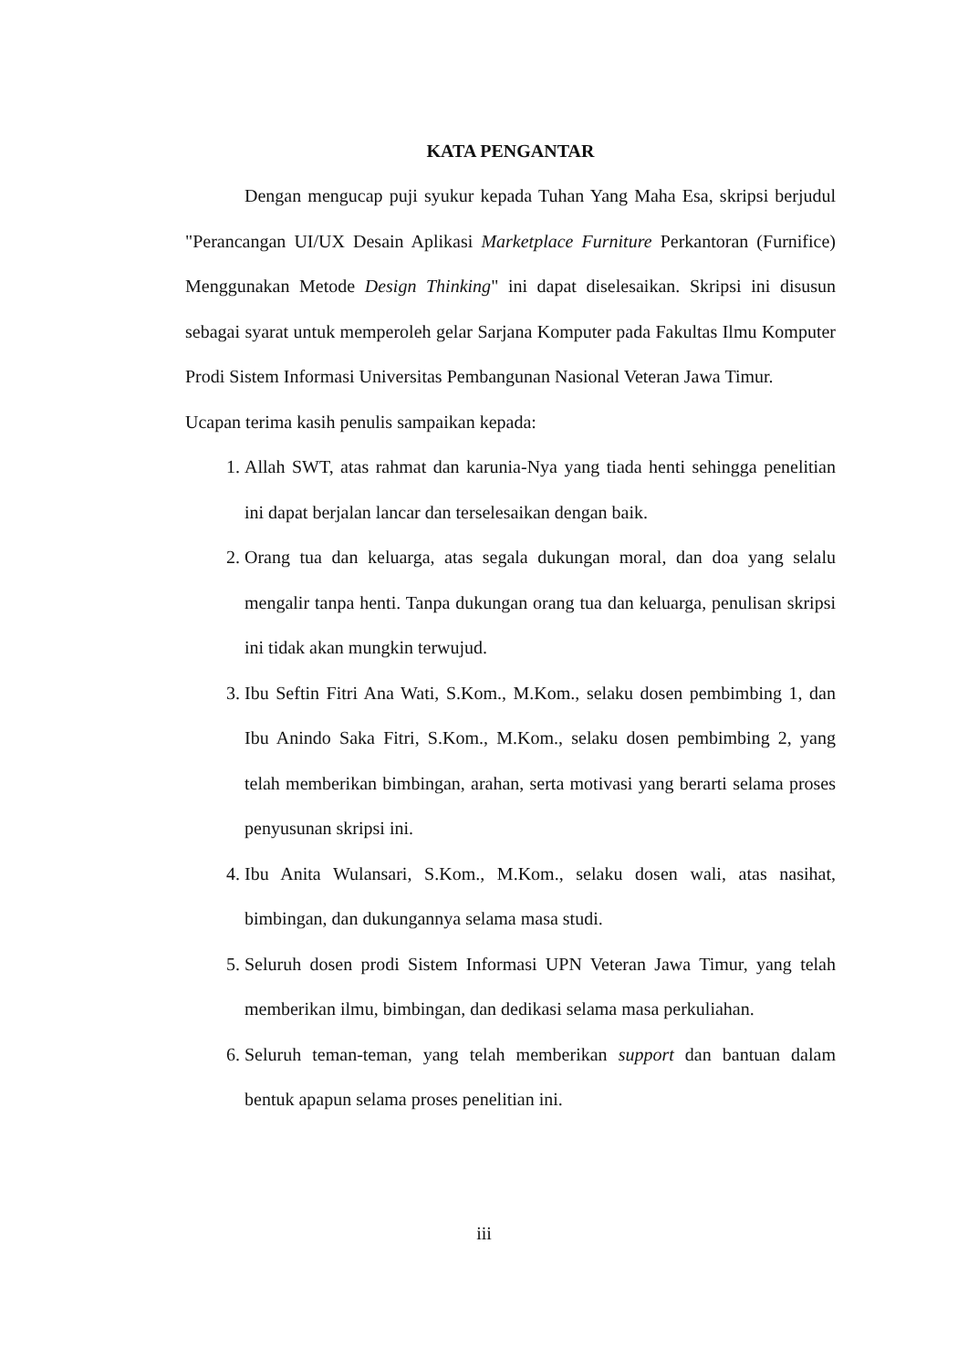KATA PENGANTAR
Dengan mengucap puji syukur kepada Tuhan Yang Maha Esa, skripsi berjudul "Perancangan UI/UX Desain Aplikasi Marketplace Furniture Perkantoran (Furnifice) Menggunakan Metode Design Thinking" ini dapat diselesaikan. Skripsi ini disusun sebagai syarat untuk memperoleh gelar Sarjana Komputer pada Fakultas Ilmu Komputer Prodi Sistem Informasi Universitas Pembangunan Nasional Veteran Jawa Timur.
Ucapan terima kasih penulis sampaikan kepada:
1. Allah SWT, atas rahmat dan karunia-Nya yang tiada henti sehingga penelitian ini dapat berjalan lancar dan terselesaikan dengan baik.
2. Orang tua dan keluarga, atas segala dukungan moral, dan doa yang selalu mengalir tanpa henti. Tanpa dukungan orang tua dan keluarga, penulisan skripsi ini tidak akan mungkin terwujud.
3. Ibu Seftin Fitri Ana Wati, S.Kom., M.Kom., selaku dosen pembimbing 1, dan Ibu Anindo Saka Fitri, S.Kom., M.Kom., selaku dosen pembimbing 2, yang telah memberikan bimbingan, arahan, serta motivasi yang berarti selama proses penyusunan skripsi ini.
4. Ibu Anita Wulansari, S.Kom., M.Kom., selaku dosen wali, atas nasihat, bimbingan, dan dukungannya selama masa studi.
5. Seluruh dosen prodi Sistem Informasi UPN Veteran Jawa Timur, yang telah memberikan ilmu, bimbingan, dan dedikasi selama masa perkuliahan.
6. Seluruh teman-teman, yang telah memberikan support dan bantuan dalam bentuk apapun selama proses penelitian ini.
iii